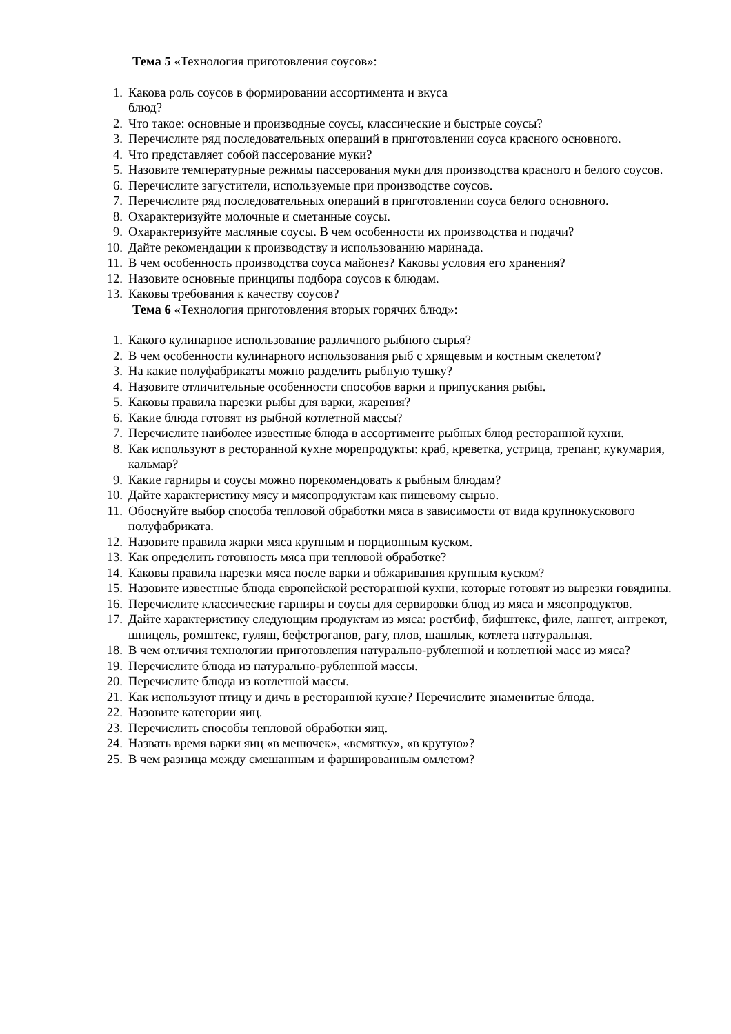Тема 5 «Технология приготовления соусов»:
1. Какова роль соусов в формировании ассортимента и вкуса
блюд?
2. Что такое: основные и производные соусы, классические и быстрые соусы?
3. Перечислите ряд последовательных операций в приготовлении соуса красного основного.
4. Что представляет собой пассерование муки?
5. Назовите температурные режимы пассерования муки для производства красного и белого соусов.
6. Перечислите загустители, используемые при производстве соусов.
7. Перечислите ряд последовательных операций в приготовлении соуса белого основного.
8. Охарактеризуйте молочные и сметанные соусы.
9. Охарактеризуйте масляные соусы. В чем особенности их производства и подачи?
10. Дайте рекомендации к производству и использованию маринада.
11. В чем особенность производства соуса майонез? Каковы условия его хранения?
12. Назовите основные принципы подбора соусов к блюдам.
13. Каковы требования к качеству соусов?
Тема 6 «Технология приготовления вторых горячих блюд»:
1. Какого кулинарное использование различного рыбного сырья?
2. В чем особенности кулинарного использования рыб с хрящевым и костным скелетом?
3. На какие полуфабрикаты можно разделить рыбную тушку?
4. Назовите отличительные особенности способов варки и припускания рыбы.
5. Каковы правила нарезки рыбы для варки, жарения?
6. Какие блюда готовят из рыбной котлетной массы?
7. Перечислите наиболее известные блюда в ассортименте рыбных блюд ресторанной кухни.
8. Как используют в ресторанной кухне морепродукты: краб, креветка, устрица, трепанг, кукумария, кальмар?
9. Какие гарниры и соусы можно порекомендовать к рыбным блюдам?
10. Дайте характеристику мясу и мясопродуктам как пищевому сырью.
11. Обоснуйте выбор способа тепловой обработки мяса в зависимости от вида крупнокускового полуфабриката.
12. Назовите правила жарки мяса крупным и порционным куском.
13. Как определить готовность мяса при тепловой обработке?
14. Каковы правила нарезки мяса после варки и обжаривания крупным куском?
15. Назовите известные блюда европейской ресторанной кухни, которые готовят из вырезки говядины.
16. Перечислите классические гарниры и соусы для сервировки блюд из мяса и мясопродуктов.
17. Дайте характеристику следующим продуктам из мяса: ростбиф, бифштекс, филе, лангет, антрекот, шницель, ромштекс, гуляш, бефстроганов, рагу, плов, шашлык, котлета натуральная.
18. В чем отличия технологии приготовления натурально-рубленной и котлетной масс из мяса?
19. Перечислите блюда из натурально-рубленной массы.
20. Перечислите блюда из котлетной массы.
21. Как используют птицу и дичь в ресторанной кухне? Перечислите знаменитые блюда.
22. Назовите категории яиц.
23. Перечислить способы тепловой обработки яиц.
24. Назвать время варки яиц «в мешочек», «всмятку», «в крутую»?
25. В чем разница между смешанным и фаршированным омлетом?